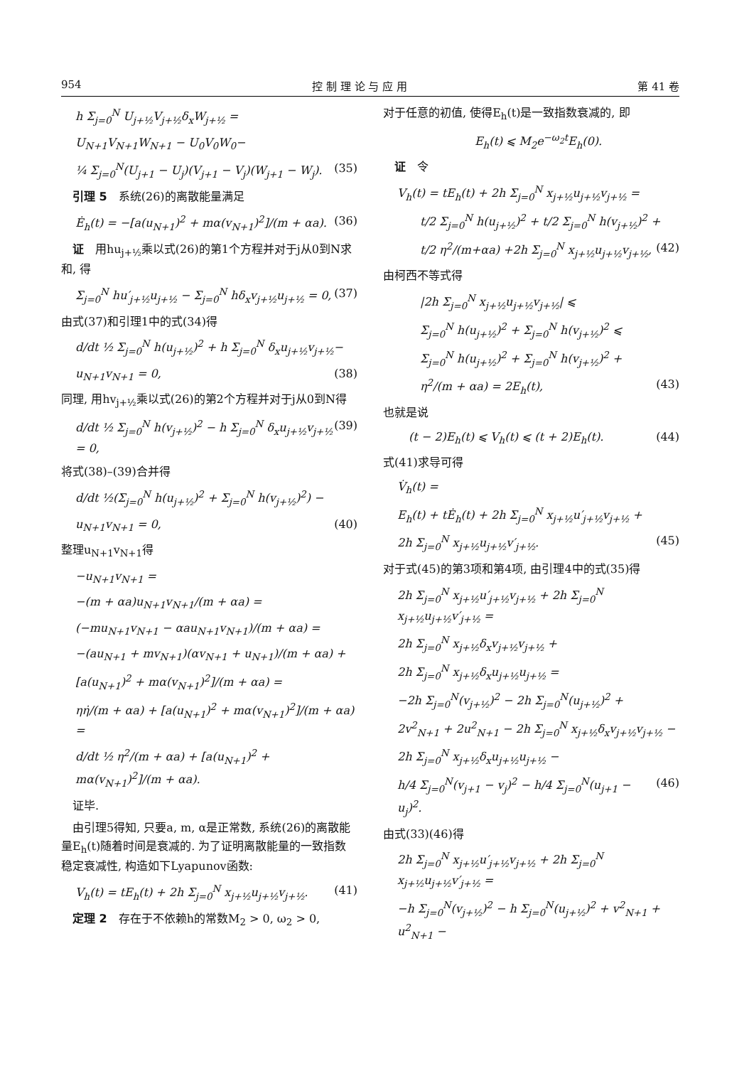954 控 制 理 论 与 应 用 第 41 卷
h Σ<sub>j=0</sub><sup>N</sup> U<sub>j+½</sub>V<sub>j+½</sub>δ<sub>x</sub>W<sub>j+½</sub> =
U<sub>N+1</sub>V<sub>N+1</sub>W<sub>N+1</sub> − U<sub>0</sub>V<sub>0</sub>W<sub>0</sub>−
¼ Σ<sub>j=0</sub><sup>N</sup>(U<sub>j+1</sub> − U<sub>j</sub>)(V<sub>j+1</sub> − V<sub>j</sub>)(W<sub>j+1</sub> − W<sub>j</sub>). (35)
 引理 5 系统(26)的离散能量满足
Ė<sub>h</sub>(t) = −[a(u<sub>N+1</sub>)<sup>2</sup> + mα(v<sub>N+1</sub>)<sup>2</sup>]/(m + αa). (36)
 证 用hu<sub>j+½</sub>乘以式(26)的第1个方程并对于j从0到N求和, 得
Σ<sub>j=0</sub><sup>N</sup> hu′<sub>j+½</sub>u<sub>j+½</sub> − Σ<sub>j=0</sub><sup>N</sup> hδ<sub>x</sub>v<sub>j+½</sub>u<sub>j+½</sub> = 0, (37)
由式(37)和引理1中的式(34)得
d/dt ½ Σ<sub>j=0</sub><sup>N</sup> h(u<sub>j+½</sub>)<sup>2</sup> + h Σ<sub>j=0</sub><sup>N</sup> δ<sub>x</sub>u<sub>j+½</sub>v<sub>j+½</sub>−
u<sub>N+1</sub>v<sub>N+1</sub> = 0, (38)
同理, 用hv<sub>j+½</sub>乘以式(26)的第2个方程并对于j从0到N得
d/dt ½ Σ<sub>j=0</sub><sup>N</sup> h(v<sub>j+½</sub>)<sup>2</sup> − h Σ<sub>j=0</sub><sup>N</sup> δ<sub>x</sub>u<sub>j+½</sub>v<sub>j+½</sub> = 0, (39)
将式(38)–(39)合并得
d/dt ½(Σ<sub>j=0</sub><sup>N</sup> h(u<sub>j+½</sub>)<sup>2</sup> + Σ<sub>j=0</sub><sup>N</sup> h(v<sub>j+½</sub>)<sup>2</sup>) −
u<sub>N+1</sub>v<sub>N+1</sub> = 0, (40)
整理u<sub>N+1</sub>v<sub>N+1</sub>得
−u<sub>N+1</sub>v<sub>N+1</sub> =
−(m + αa)u<sub>N+1</sub>v<sub>N+1</sub>/(m + αa) =
(−mu<sub>N+1</sub>v<sub>N+1</sub> − αau<sub>N+1</sub>v<sub>N+1</sub>)/(m + αa) =
−(au<sub>N+1</sub> + mv<sub>N+1</sub>)(αv<sub>N+1</sub> + u<sub>N+1</sub>)/(m + αa) +
[a(u<sub>N+1</sub>)<sup>2</sup> + mα(v<sub>N+1</sub>)<sup>2</sup>]/(m + αa) =
ηη̇/(m + αa) + [a(u<sub>N+1</sub>)<sup>2</sup> + mα(v<sub>N+1</sub>)<sup>2</sup>]/(m + αa) =
d/dt ½ η<sup>2</sup>/(m + αa) + [a(u<sub>N+1</sub>)<sup>2</sup> + mα(v<sub>N+1</sub>)<sup>2</sup>]/(m + αa).
 证毕.
 由引理5得知, 只要a, m, α是正常数, 系统(26)的离散能量E<sub>h</sub>(t)随着时间是衰减的. 为了证明离散能量的一致指数稳定衰减性, 构造如下Lyapunov函数:
V<sub>h</sub>(t) = tE<sub>h</sub>(t) + 2h Σ<sub>j=0</sub><sup>N</sup> x<sub>j+½</sub>u<sub>j+½</sub>v<sub>j+½</sub>. (41)
 定理 2 存在于不依赖h的常数M<sub>2</sub> > 0, ω<sub>2</sub> > 0,
对于任意的初值, 使得E<sub>h</sub>(t)是一致指数衰减的, 即
E<sub>h</sub>(t) ⩽ M<sub>2</sub>e<sup>−ω<sub>2</sub>t</sup>E<sub>h</sub>(0).
 证 令
V<sub>h</sub>(t) = tE<sub>h</sub>(t) + 2h Σ<sub>j=0</sub><sup>N</sup> x<sub>j+½</sub>u<sub>j+½</sub>v<sub>j+½</sub> =
  t/2 Σ<sub>j=0</sub><sup>N</sup> h(u<sub>j+½</sub>)<sup>2</sup> + t/2 Σ<sub>j=0</sub><sup>N</sup> h(v<sub>j+½</sub>)<sup>2</sup> +
  t/2 η<sup>2</sup>/(m+αa) +2h Σ<sub>j=0</sub><sup>N</sup> x<sub>j+½</sub>u<sub>j+½</sub>v<sub>j+½</sub>, (42)
由柯西不等式得
  |2h Σ<sub>j=0</sub><sup>N</sup> x<sub>j+½</sub>u<sub>j+½</sub>v<sub>j+½</sub>| ⩽
  Σ<sub>j=0</sub><sup>N</sup> h(u<sub>j+½</sub>)<sup>2</sup> + Σ<sub>j=0</sub><sup>N</sup> h(v<sub>j+½</sub>)<sup>2</sup> ⩽
  Σ<sub>j=0</sub><sup>N</sup> h(u<sub>j+½</sub>)<sup>2</sup> + Σ<sub>j=0</sub><sup>N</sup> h(v<sub>j+½</sub>)<sup>2</sup> +
  η<sup>2</sup>/(m + αa) = 2E<sub>h</sub>(t), (43)
也就是说
 (t − 2)E<sub>h</sub>(t) ⩽ V<sub>h</sub>(t) ⩽ (t + 2)E<sub>h</sub>(t). (44)
式(41)求导可得
V̇<sub>h</sub>(t) =
E<sub>h</sub>(t) + tĖ<sub>h</sub>(t) + 2h Σ<sub>j=0</sub><sup>N</sup> x<sub>j+½</sub>u′<sub>j+½</sub>v<sub>j+½</sub> +
2h Σ<sub>j=0</sub><sup>N</sup> x<sub>j+½</sub>u<sub>j+½</sub>v′<sub>j+½</sub>. (45)
对于式(45)的第3项和第4项, 由引理4中的式(35)得
2h Σ<sub>j=0</sub><sup>N</sup> x<sub>j+½</sub>u′<sub>j+½</sub>v<sub>j+½</sub> + 2h Σ<sub>j=0</sub><sup>N</sup> x<sub>j+½</sub>u<sub>j+½</sub>v′<sub>j+½</sub> =
2h Σ<sub>j=0</sub><sup>N</sup> x<sub>j+½</sub>δ<sub>x</sub>v<sub>j+½</sub>v<sub>j+½</sub> +
2h Σ<sub>j=0</sub><sup>N</sup> x<sub>j+½</sub>δ<sub>x</sub>u<sub>j+½</sub>u<sub>j+½</sub> =
−2h Σ<sub>j=0</sub><sup>N</sup>(v<sub>j+½</sub>)<sup>2</sup> − 2h Σ<sub>j=0</sub><sup>N</sup>(u<sub>j+½</sub>)<sup>2</sup> +
2v<sup>2</sup><sub>N+1</sub> + 2u<sup>2</sup><sub>N+1</sub> − 2h Σ<sub>j=0</sub><sup>N</sup> x<sub>j+½</sub>δ<sub>x</sub>v<sub>j+½</sub>v<sub>j+½</sub> −
2h Σ<sub>j=0</sub><sup>N</sup> x<sub>j+½</sub>δ<sub>x</sub>u<sub>j+½</sub>u<sub>j+½</sub> −
h/4 Σ<sub>j=0</sub><sup>N</sup>(v<sub>j+1</sub> − v<sub>j</sub>)<sup>2</sup> − h/4 Σ<sub>j=0</sub><sup>N</sup>(u<sub>j+1</sub> − u<sub>j</sub>)<sup>2</sup>. (46)
由式(33)(46)得
2h Σ<sub>j=0</sub><sup>N</sup> x<sub>j+½</sub>u′<sub>j+½</sub>v<sub>j+½</sub> + 2h Σ<sub>j=0</sub><sup>N</sup> x<sub>j+½</sub>u<sub>j+½</sub>v′<sub>j+½</sub> =
−h Σ<sub>j=0</sub><sup>N</sup>(v<sub>j+½</sub>)<sup>2</sup> − h Σ<sub>j=0</sub><sup>N</sup>(u<sub>j+½</sub>)<sup>2</sup> + v<sup>2</sup><sub>N+1</sub> + u<sup>2</sup><sub>N+1</sub> −